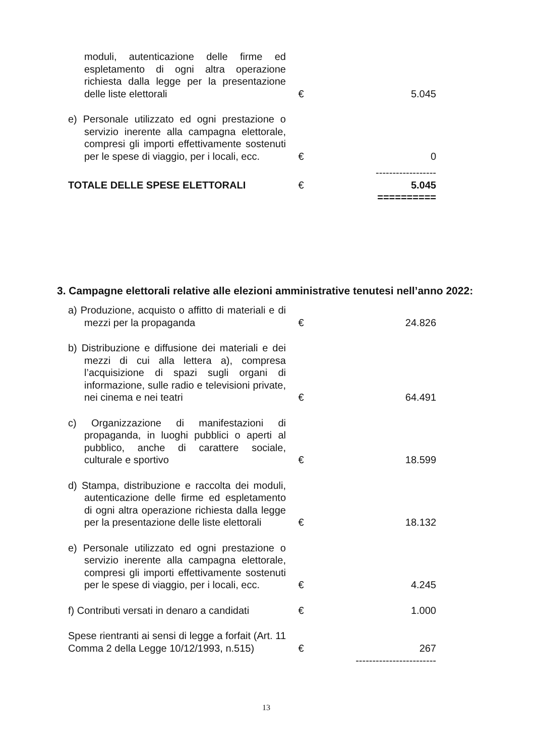| moduli, autenticazione delle firme ed espletamento di ogni altra operazione richiesta dalla legge per la presentazione delle liste elettorali | € | 5.045 |
| e) Personale utilizzato ed ogni prestazione o servizio inerente alla campagna elettorale, compresi gli importi effettivamente sostenuti per le spese di viaggio, per i locali, ecc. | € | 0 |
| | | ------------------ |
| TOTALE DELLE SPESE ELETTORALI | € | 5.045 |
| | | ========== |
3. Campagne elettorali relative alle elezioni amministrative tenutesi nell’anno 2022:
| a) Produzione, acquisto o affitto di materiali e di mezzi per la propaganda | € | 24.826 |
| b) Distribuzione e diffusione dei materiali e dei mezzi di cui alla lettera a), compresa l’acquisizione di spazi sugli organi di informazione, sulle radio e televisioni private, nei cinema e nei teatri | € | 64.491 |
| c) Organizzazione di manifestazioni di propaganda, in luoghi pubblici o aperti al pubblico, anche di carattere sociale, culturale e sportivo | € | 18.599 |
| d) Stampa, distribuzione e raccolta dei moduli, autenticazione delle firme ed espletamento di ogni altra operazione richiesta dalla legge per la presentazione delle liste elettorali | € | 18.132 |
| e) Personale utilizzato ed ogni prestazione o servizio inerente alla campagna elettorale, compresi gli importi effettivamente sostenuti per le spese di viaggio, per i locali, ecc. | € | 4.245 |
| f) Contributi versati in denaro a candidati | € | 1.000 |
| Spese rientranti ai sensi di legge a forfait (Art. 11 Comma 2 della Legge 10/12/1993, n.515) | € | 267 |
| | | ------------------------ |
13